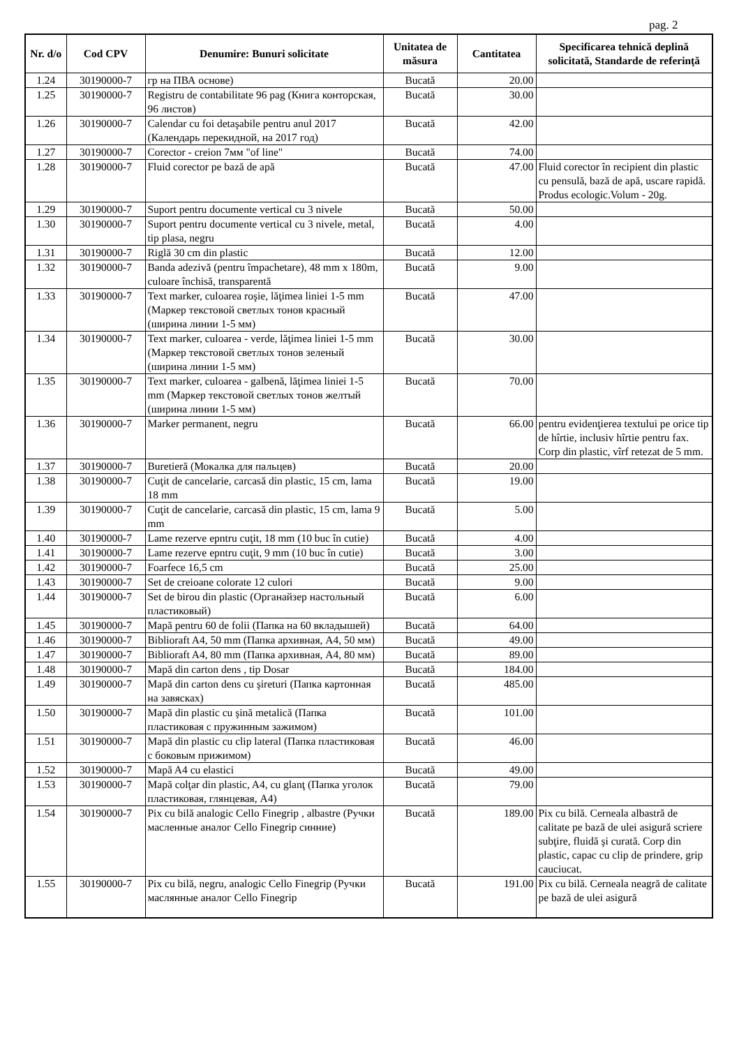pag. 2
| Nr. d/o | Cod CPV | Denumire: Bunuri solicitate | Unitatea de măsura | Cantitatea | Specificarea tehnică deplină solicitată, Standarde de referinţă |
| --- | --- | --- | --- | --- | --- |
| 1.24 | 30190000-7 | гр на ПВА основе) | Bucată | 20.00 | |
| 1.25 | 30190000-7 | Registru de contabilitate 96 pag (Книга конторская, 96 листов) | Bucată | 30.00 | |
| 1.26 | 30190000-7 | Calendar cu foi detaşabile pentru anul 2017 (Календарь перекидной, на 2017 год) | Bucată | 42.00 | |
| 1.27 | 30190000-7 | Corector - creion 7мм "of line" | Bucată | 74.00 | |
| 1.28 | 30190000-7 | Fluid corector pe bază de apă | Bucată | 47.00 | Fluid corector în recipient din plastic cu pensulă, bază de apă, uscare rapidă. Produs ecologic.Volum - 20g. |
| 1.29 | 30190000-7 | Suport pentru documente vertical cu 3 nivele | Bucată | 50.00 | |
| 1.30 | 30190000-7 | Suport pentru documente vertical cu 3 nivele, metal, tip plasa, negru | Bucată | 4.00 | |
| 1.31 | 30190000-7 | Riglă 30 cm din plastic | Bucată | 12.00 | |
| 1.32 | 30190000-7 | Banda adezivă (pentru împachetare), 48 mm x 180m, culoare închisă, transparentă | Bucată | 9.00 | |
| 1.33 | 30190000-7 | Text marker, culoarea roşie, lăţimea liniei 1-5 mm (Маркер текстовой светлых тонов красный (ширина линии 1-5 мм) | Bucată | 47.00 | |
| 1.34 | 30190000-7 | Text marker, culoarea - verde, lăţimea liniei 1-5 mm (Маркер текстовой светлых тонов зеленый (ширина линии 1-5 мм) | Bucată | 30.00 | |
| 1.35 | 30190000-7 | Text marker, culoarea - galbenă, lăţimea liniei 1-5 mm (Маркер текстовой светлых тонов желтый (ширина линии 1-5 мм) | Bucată | 70.00 | |
| 1.36 | 30190000-7 | Marker permanent, negru | Bucată | 66.00 | pentru evidenţierea textului pe orice tip de hîrtie, inclusiv hîrtie pentru fax. Corp din plastic, vîrf retezat de 5 mm. |
| 1.37 | 30190000-7 | Buretieră (Мокалка для пальцев) | Bucată | 20.00 | |
| 1.38 | 30190000-7 | Cuţit de cancelarie, carcasă din plastic, 15 cm, lama 18 mm | Bucată | 19.00 | |
| 1.39 | 30190000-7 | Cuţit de cancelarie, carcasă din plastic, 15 cm, lama 9 mm | Bucată | 5.00 | |
| 1.40 | 30190000-7 | Lame rezerve epntru cuţit, 18 mm (10 buc în cutie) | Bucată | 4.00 | |
| 1.41 | 30190000-7 | Lame rezerve epntru cuţit, 9 mm (10 buc în cutie) | Bucată | 3.00 | |
| 1.42 | 30190000-7 | Foarfece 16,5 cm | Bucată | 25.00 | |
| 1.43 | 30190000-7 | Set de creioane colorate 12 culori | Bucată | 9.00 | |
| 1.44 | 30190000-7 | Set de birou din plastic (Органайзер настольный пластиковый) | Bucată | 6.00 | |
| 1.45 | 30190000-7 | Mapă pentru 60 de folii (Папка на 60 вкладышей) | Bucată | 64.00 | |
| 1.46 | 30190000-7 | Biblioraft A4, 50 mm (Папка архивная, А4, 50 мм) | Bucată | 49.00 | |
| 1.47 | 30190000-7 | Biblioraft A4, 80 mm (Папка архивная, А4, 80 мм) | Bucată | 89.00 | |
| 1.48 | 30190000-7 | Mapă din carton dens , tip Dosar | Bucată | 184.00 | |
| 1.49 | 30190000-7 | Mapă din carton dens cu şireturi (Папка картонная на завясках) | Bucată | 485.00 | |
| 1.50 | 30190000-7 | Mapă din plastic cu şină metalică (Папка пластиковая с пружинным зажимом) | Bucată | 101.00 | |
| 1.51 | 30190000-7 | Mapă din plastic cu clip lateral (Папка пластиковая с боковым прижимом) | Bucată | 46.00 | |
| 1.52 | 30190000-7 | Mapă A4 cu elastici | Bucată | 49.00 | |
| 1.53 | 30190000-7 | Mapă colţar din plastic, A4, cu glanţ (Папка уголок пластиковая, глянцевая, А4) | Bucată | 79.00 | |
| 1.54 | 30190000-7 | Pix cu bilă analogic Cello Finegrip , albastre (Ручки масленные аналог Cello Finegrip синние) | Bucată | 189.00 | Pix cu bilă. Cerneala albastră de calitate pe bază de ulei asigură scriere subţire, fluidă şi curată. Corp din plastic, capac cu clip de prindere, grip cauciucat. |
| 1.55 | 30190000-7 | Pix cu bilă, negru, analogic Cello Finegrip (Ручки маслянные аналог Cello Finegrip | Bucată | 191.00 | Pix cu bilă. Cerneala neagră de calitate pe bază de ulei asigură |